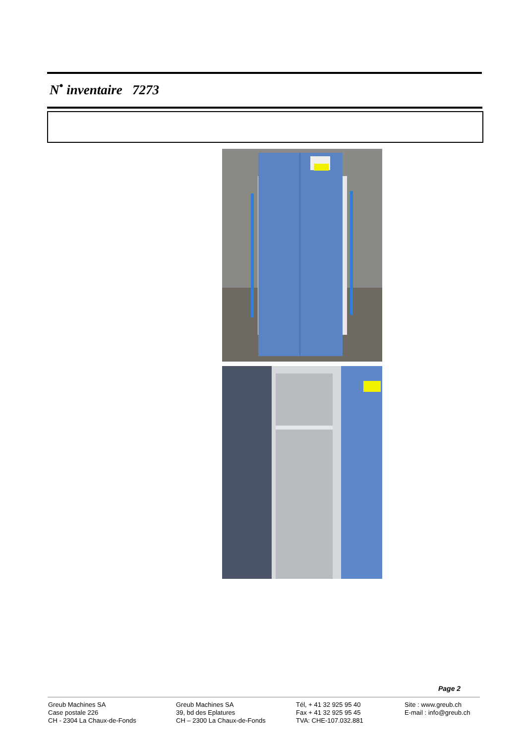N<sup>•</sup> inventaire 7273
Page 2
Greub Machines SA
Case postale 226
CH - 2304 La Chaux-de-Fonds
Greub Machines SA
39, bd des Eplatures
CH – 2300 La Chaux-de-Fonds
Tél, + 41 32 925 95 40
Fax + 41 32 925 95 45
TVA: CHE-107.032.881
Site : www.greub.ch
E-mail : info@greub.ch